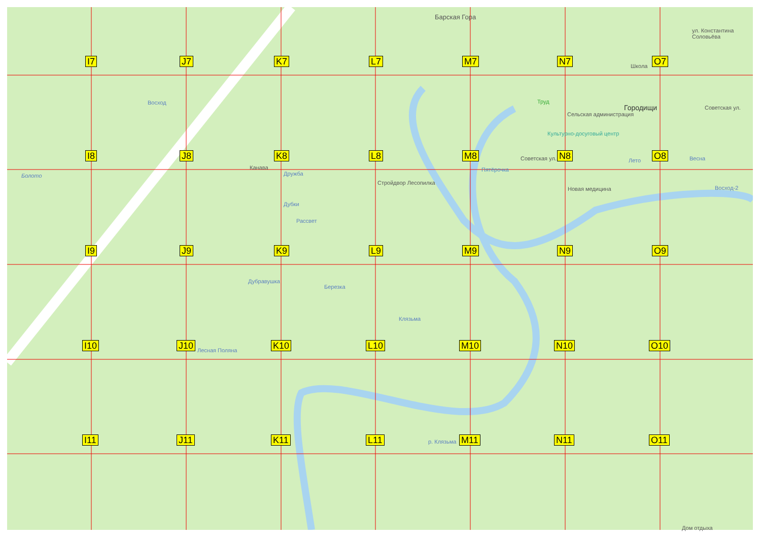I7 J7 K7 L7 M7 N7 O7
I8 J8 K8 L8 M8 N8 O8
I9 J9 K9 L9 M9 N9 O9
I10 J10 K10 L10 M10 N10 O10
I11 J11 K11 L11 M11 N11 O11
Барская Гора
Городищи
Школа
Труд
Сельская администрация
Культурно-досуговый центр
Пятёрочка
Стройдвор Лесопилка
Новая медицина
Канава
Болото
Восход
Дружба
Дубки
Рассвет
Дубравушка
Березка
Клязьма
Лесная Поляна
Лето Весна
Восход-2
ул. Константина Соловьёва
Советская ул.
Советская ул.
р. Клязьма
Дом отдыха